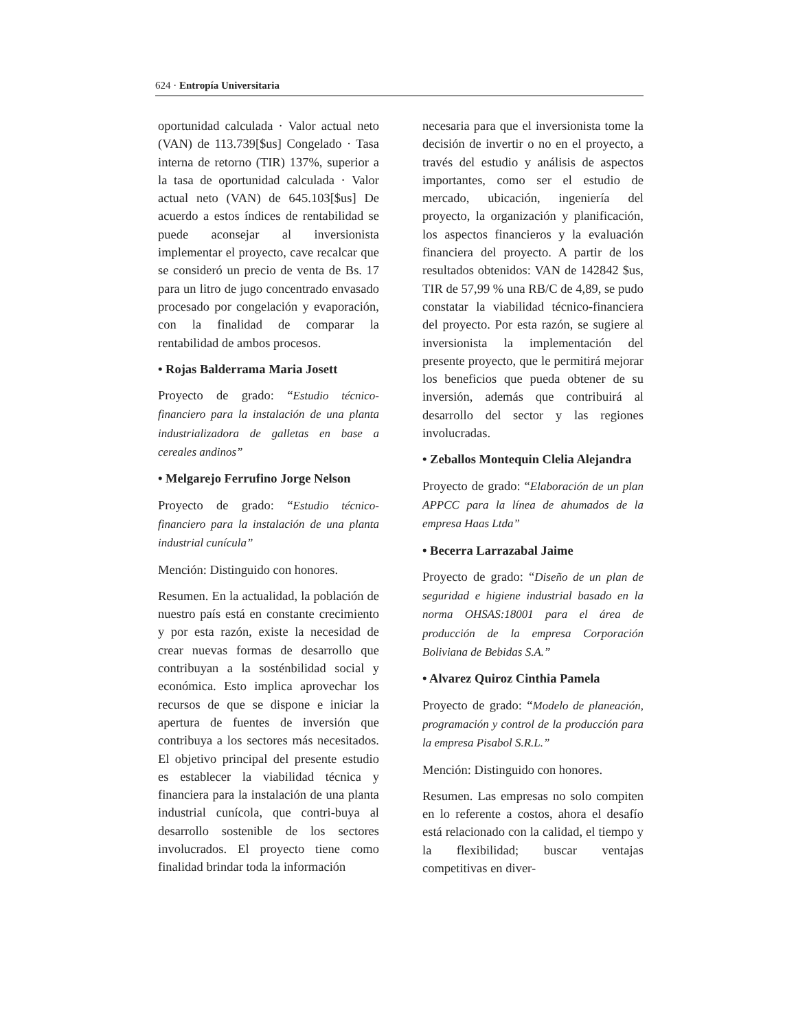624 · Entropía Universitaria
oportunidad calculada · Valor actual neto (VAN) de 113.739[$us] Congelado · Tasa interna de retorno (TIR) 137%, superior a la tasa de oportunidad calculada · Valor actual neto (VAN) de 645.103[$us] De acuerdo a estos índices de rentabilidad se puede aconsejar al inversionista implementar el proyecto, cave recalcar que se consideró un precio de venta de Bs. 17 para un litro de jugo concentrado envasado procesado por congelación y evaporación, con la finalidad de comparar la rentabilidad de ambos procesos.
• Rojas Balderrama Maria Josett
Proyecto de grado: “Estudio técnico-financiero para la instalación de una planta industrializadora de galletas en base a cereales andinos”
• Melgarejo Ferrufino Jorge Nelson
Proyecto de grado: “Estudio técnico-financiero para la instalación de una planta industrial cunícula”
Mención: Distinguido con honores.
Resumen. En la actualidad, la población de nuestro país está en constante crecimiento y por esta razón, existe la necesidad de crear nuevas formas de desarrollo que contribuyan a la sosténbilidad social y económica. Esto implica aprovechar los recursos de que se dispone e iniciar la apertura de fuentes de inversión que contribuya a los sectores más necesitados. El objetivo principal del presente estudio es establecer la viabilidad técnica y financiera para la instalación de una planta industrial cunícola, que contri-buya al desarrollo sostenible de los sectores involucrados. El proyecto tiene como finalidad brindar toda la información
necesaria para que el inversionista tome la decisión de invertir o no en el proyecto, a través del estudio y análisis de aspectos importantes, como ser el estudio de mercado, ubicación, ingeniería del proyecto, la organización y planificación, los aspectos financieros y la evaluación financiera del proyecto. A partir de los resultados obtenidos: VAN de 142842 $us, TIR de 57,99 % una RB/C de 4,89, se pudo constatar la viabilidad técnico-financiera del proyecto. Por esta razón, se sugiere al inversionista la implementación del presente proyecto, que le permitirá mejorar los beneficios que pueda obtener de su inversión, además que contribuirá al desarrollo del sector y las regiones involucradas.
• Zeballos Montequin Clelia Alejandra
Proyecto de grado: “Elaboración de un plan APPCC para la línea de ahumados de la empresa Haas Ltda”
• Becerra Larrazabal Jaime
Proyecto de grado: “Diseño de un plan de seguridad e higiene industrial basado en la norma OHSAS:18001 para el área de producción de la empresa Corporación Boliviana de Bebidas S.A.”
• Alvarez Quiroz Cinthia Pamela
Proyecto de grado: “Modelo de planeación, programación y control de la producción para la empresa Pisabol S.R.L.”
Mención: Distinguido con honores.
Resumen. Las empresas no solo compiten en lo referente a costos, ahora el desafío está relacionado con la calidad, el tiempo y la flexibilidad; buscar ventajas competitivas en diver-